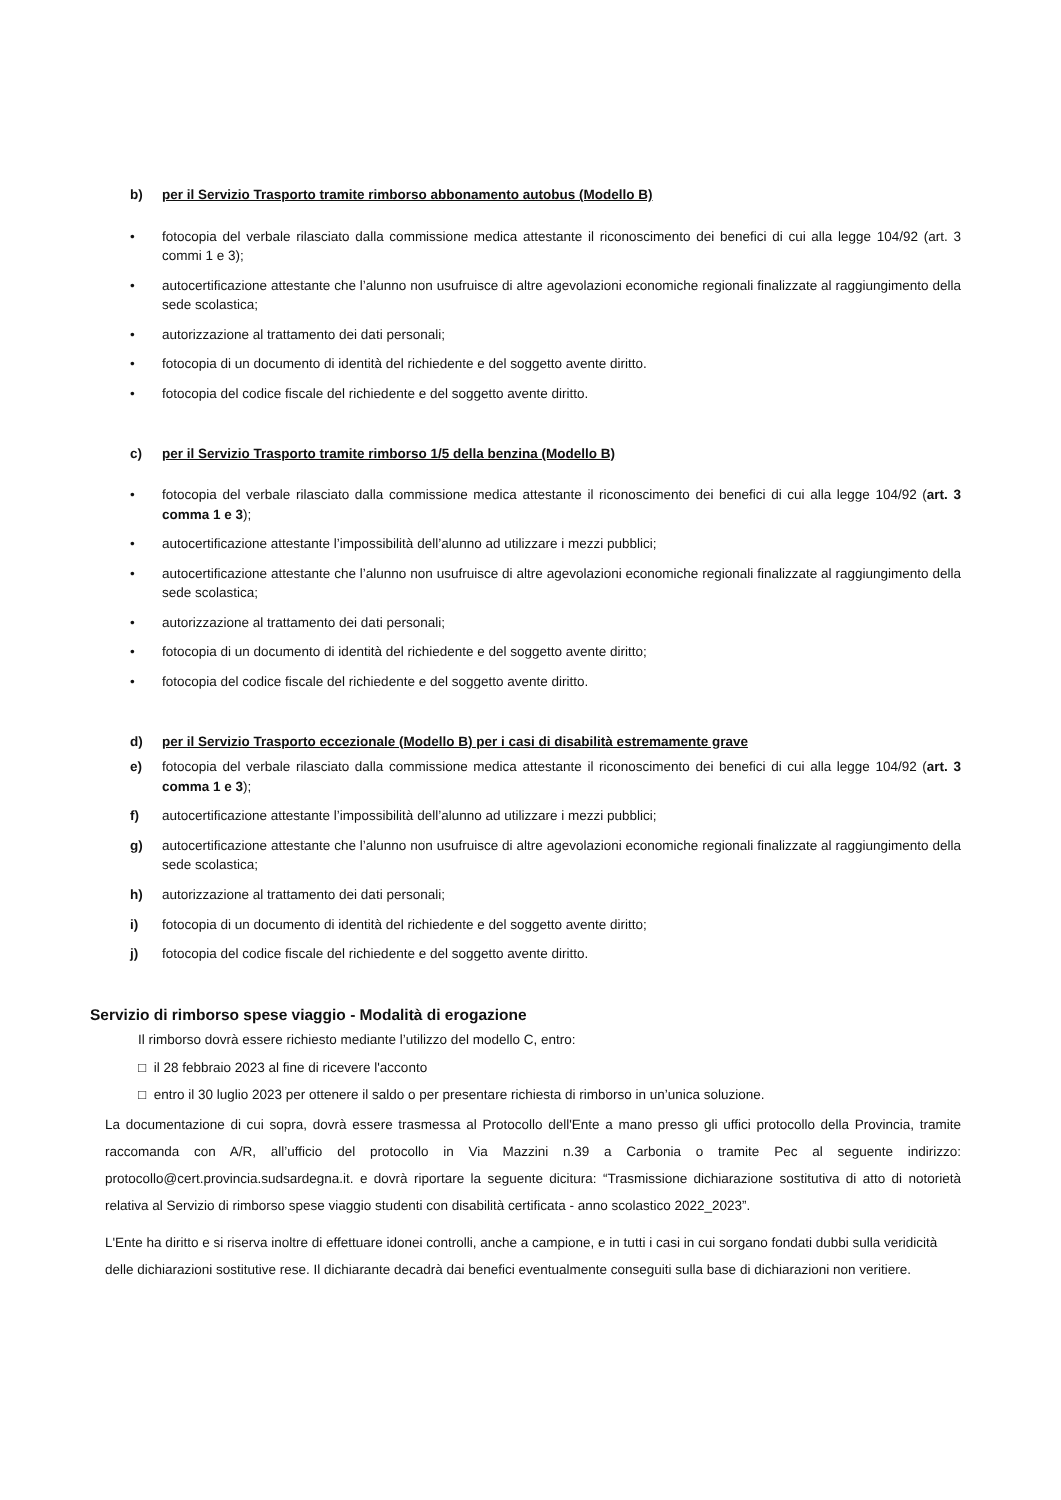b) per il Servizio Trasporto tramite rimborso abbonamento autobus (Modello B)
• fotocopia del verbale rilasciato dalla commissione medica attestante il riconoscimento dei benefici di cui alla legge 104/92 (art. 3 commi 1 e 3);
• autocertificazione attestante che l’alunno non usufruisce di altre agevolazioni economiche regionali finalizzate al raggiungimento della sede scolastica;
• autorizzazione al trattamento dei dati personali;
• fotocopia di un documento di identità del richiedente e del soggetto avente diritto.
• fotocopia del codice fiscale del richiedente e del soggetto avente diritto.
c) per il Servizio Trasporto tramite rimborso 1/5 della benzina (Modello B)
• fotocopia del verbale rilasciato dalla commissione medica attestante il riconoscimento dei benefici di cui alla legge 104/92 (art. 3 comma 1 e 3);
• autocertificazione attestante l’impossibilità dell’alunno ad utilizzare i mezzi pubblici;
• autocertificazione attestante che l’alunno non usufruisce di altre agevolazioni economiche regionali finalizzate al raggiungimento della sede scolastica;
• autorizzazione al trattamento dei dati personali;
• fotocopia di un documento di identità del richiedente e del soggetto avente diritto;
• fotocopia del codice fiscale del richiedente e del soggetto avente diritto.
d) per il Servizio Trasporto eccezionale (Modello B) per i casi di disabilità estremamente grave
e) fotocopia del verbale rilasciato dalla commissione medica attestante il riconoscimento dei benefici di cui alla legge 104/92 (art. 3 comma 1 e 3);
f) autocertificazione attestante l’impossibilità dell’alunno ad utilizzare i mezzi pubblici;
g) autocertificazione attestante che l’alunno non usufruisce di altre agevolazioni economiche regionali finalizzate al raggiungimento della sede scolastica;
h) autorizzazione al trattamento dei dati personali;
i) fotocopia di un documento di identità del richiedente e del soggetto avente diritto;
j) fotocopia del codice fiscale del richiedente e del soggetto avente diritto.
Servizio di rimborso spese viaggio - Modalità di erogazione
Il rimborso dovrà essere richiesto mediante l’utilizzo del modello C, entro:
□ il 28 febbraio 2023 al fine di ricevere l'acconto
□ entro il 30 luglio 2023 per ottenere il saldo o per presentare richiesta di rimborso in un’unica soluzione.
La documentazione di cui sopra, dovrà essere trasmessa al Protocollo dell'Ente a mano presso gli uffici protocollo della Provincia, tramite raccomanda con A/R, all’ufficio del protocollo in Via Mazzini n.39 a Carbonia o tramite Pec al seguente indirizzo: protocollo@cert.provincia.sudsardegna.it. e dovrà riportare la seguente dicitura: “Trasmissione dichiarazione sostitutiva di atto di notorietà relativa al Servizio di rimborso spese viaggio studenti con disabilità certificata - anno scolastico 2022_2023”.
L'Ente ha diritto e si riserva inoltre di effettuare idonei controlli, anche a campione, e in tutti i casi in cui sorgano fondati dubbi sulla veridicità delle dichiarazioni sostitutive rese. Il dichiarante decadrà dai benefici eventualmente conseguiti sulla base di dichiarazioni non veritiere.